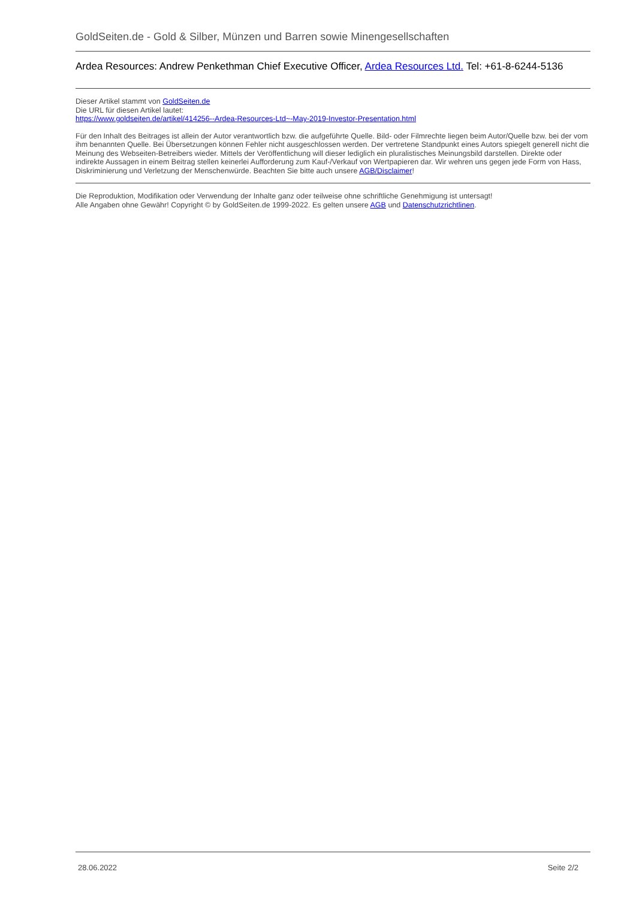GoldSeiten.de - Gold & Silber, Münzen und Barren sowie Minengesellschaften
Ardea Resources: Andrew Penkethman Chief Executive Officer, Ardea Resources Ltd. Tel: +61-8-6244-5136
Dieser Artikel stammt von GoldSeiten.de
Die URL für diesen Artikel lautet:
https://www.goldseiten.de/artikel/414256--Ardea-Resources-Ltd~-May-2019-Investor-Presentation.html
Für den Inhalt des Beitrages ist allein der Autor verantwortlich bzw. die aufgeführte Quelle. Bild- oder Filmrechte liegen beim Autor/Quelle bzw. bei der vom ihm benannten Quelle. Bei Übersetzungen können Fehler nicht ausgeschlossen werden. Der vertretene Standpunkt eines Autors spiegelt generell nicht die Meinung des Webseiten-Betreibers wieder. Mittels der Veröffentlichung will dieser lediglich ein pluralistisches Meinungsbild darstellen. Direkte oder indirekte Aussagen in einem Beitrag stellen keinerlei Aufforderung zum Kauf-/Verkauf von Wertpapieren dar. Wir wehren uns gegen jede Form von Hass, Diskriminierung und Verletzung der Menschenwürde. Beachten Sie bitte auch unsere AGB/Disclaimer!
Die Reproduktion, Modifikation oder Verwendung der Inhalte ganz oder teilweise ohne schriftliche Genehmigung ist untersagt!
Alle Angaben ohne Gewähr! Copyright © by GoldSeiten.de 1999-2022. Es gelten unsere AGB und Datenschutzrichtlinen.
28.06.2022 Seite 2/2